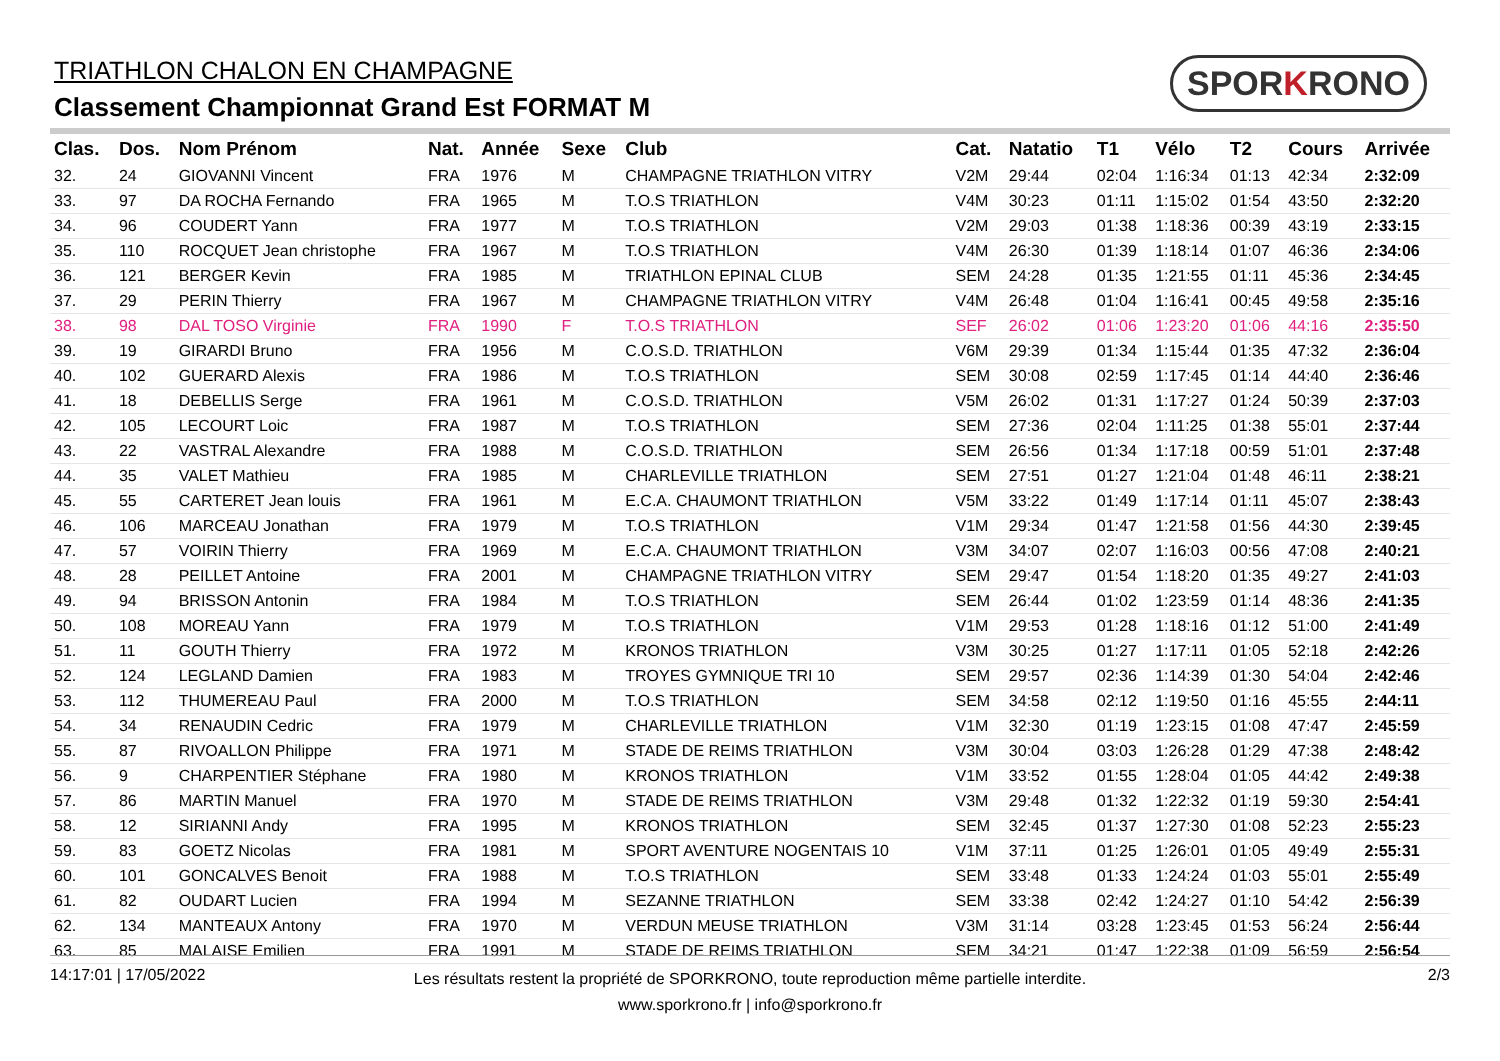TRIATHLON CHALON EN CHAMPAGNE
Classement Championnat Grand Est FORMAT M
SPORKRONO
| Clas. | Dos. | Nom Prénom | Nat. | Année | Sexe | Club | Cat. | Natatio | T1 | Vélo | T2 | Cours | Arrivée |
| --- | --- | --- | --- | --- | --- | --- | --- | --- | --- | --- | --- | --- | --- |
| 32. | 24 | GIOVANNI Vincent | FRA | 1976 | M | CHAMPAGNE TRIATHLON VITRY | V2M | 29:44 | 02:04 | 1:16:34 | 01:13 | 42:34 | 2:32:09 |
| 33. | 97 | DA ROCHA Fernando | FRA | 1965 | M | T.O.S TRIATHLON | V4M | 30:23 | 01:11 | 1:15:02 | 01:54 | 43:50 | 2:32:20 |
| 34. | 96 | COUDERT Yann | FRA | 1977 | M | T.O.S TRIATHLON | V2M | 29:03 | 01:38 | 1:18:36 | 00:39 | 43:19 | 2:33:15 |
| 35. | 110 | ROCQUET Jean christophe | FRA | 1967 | M | T.O.S TRIATHLON | V4M | 26:30 | 01:39 | 1:18:14 | 01:07 | 46:36 | 2:34:06 |
| 36. | 121 | BERGER Kevin | FRA | 1985 | M | TRIATHLON EPINAL CLUB | SEM | 24:28 | 01:35 | 1:21:55 | 01:11 | 45:36 | 2:34:45 |
| 37. | 29 | PERIN Thierry | FRA | 1967 | M | CHAMPAGNE TRIATHLON VITRY | V4M | 26:48 | 01:04 | 1:16:41 | 00:45 | 49:58 | 2:35:16 |
| 38. | 98 | DAL TOSO Virginie | FRA | 1990 | F | T.O.S TRIATHLON | SEF | 26:02 | 01:06 | 1:23:20 | 01:06 | 44:16 | 2:35:50 |
| 39. | 19 | GIRARDI Bruno | FRA | 1956 | M | C.O.S.D. TRIATHLON | V6M | 29:39 | 01:34 | 1:15:44 | 01:35 | 47:32 | 2:36:04 |
| 40. | 102 | GUERARD Alexis | FRA | 1986 | M | T.O.S TRIATHLON | SEM | 30:08 | 02:59 | 1:17:45 | 01:14 | 44:40 | 2:36:46 |
| 41. | 18 | DEBELLIS Serge | FRA | 1961 | M | C.O.S.D. TRIATHLON | V5M | 26:02 | 01:31 | 1:17:27 | 01:24 | 50:39 | 2:37:03 |
| 42. | 105 | LECOURT Loic | FRA | 1987 | M | T.O.S TRIATHLON | SEM | 27:36 | 02:04 | 1:11:25 | 01:38 | 55:01 | 2:37:44 |
| 43. | 22 | VASTRAL Alexandre | FRA | 1988 | M | C.O.S.D. TRIATHLON | SEM | 26:56 | 01:34 | 1:17:18 | 00:59 | 51:01 | 2:37:48 |
| 44. | 35 | VALET Mathieu | FRA | 1985 | M | CHARLEVILLE TRIATHLON | SEM | 27:51 | 01:27 | 1:21:04 | 01:48 | 46:11 | 2:38:21 |
| 45. | 55 | CARTERET Jean louis | FRA | 1961 | M | E.C.A. CHAUMONT TRIATHLON | V5M | 33:22 | 01:49 | 1:17:14 | 01:11 | 45:07 | 2:38:43 |
| 46. | 106 | MARCEAU Jonathan | FRA | 1979 | M | T.O.S TRIATHLON | V1M | 29:34 | 01:47 | 1:21:58 | 01:56 | 44:30 | 2:39:45 |
| 47. | 57 | VOIRIN Thierry | FRA | 1969 | M | E.C.A. CHAUMONT TRIATHLON | V3M | 34:07 | 02:07 | 1:16:03 | 00:56 | 47:08 | 2:40:21 |
| 48. | 28 | PEILLET Antoine | FRA | 2001 | M | CHAMPAGNE TRIATHLON VITRY | SEM | 29:47 | 01:54 | 1:18:20 | 01:35 | 49:27 | 2:41:03 |
| 49. | 94 | BRISSON Antonin | FRA | 1984 | M | T.O.S TRIATHLON | SEM | 26:44 | 01:02 | 1:23:59 | 01:14 | 48:36 | 2:41:35 |
| 50. | 108 | MOREAU Yann | FRA | 1979 | M | T.O.S TRIATHLON | V1M | 29:53 | 01:28 | 1:18:16 | 01:12 | 51:00 | 2:41:49 |
| 51. | 11 | GOUTH Thierry | FRA | 1972 | M | KRONOS TRIATHLON | V3M | 30:25 | 01:27 | 1:17:11 | 01:05 | 52:18 | 2:42:26 |
| 52. | 124 | LEGLAND Damien | FRA | 1983 | M | TROYES GYMNIQUE TRI 10 | SEM | 29:57 | 02:36 | 1:14:39 | 01:30 | 54:04 | 2:42:46 |
| 53. | 112 | THUMEREAU Paul | FRA | 2000 | M | T.O.S TRIATHLON | SEM | 34:58 | 02:12 | 1:19:50 | 01:16 | 45:55 | 2:44:11 |
| 54. | 34 | RENAUDIN Cedric | FRA | 1979 | M | CHARLEVILLE TRIATHLON | V1M | 32:30 | 01:19 | 1:23:15 | 01:08 | 47:47 | 2:45:59 |
| 55. | 87 | RIVOALLON Philippe | FRA | 1971 | M | STADE DE REIMS TRIATHLON | V3M | 30:04 | 03:03 | 1:26:28 | 01:29 | 47:38 | 2:48:42 |
| 56. | 9 | CHARPENTIER Stéphane | FRA | 1980 | M | KRONOS TRIATHLON | V1M | 33:52 | 01:55 | 1:28:04 | 01:05 | 44:42 | 2:49:38 |
| 57. | 86 | MARTIN Manuel | FRA | 1970 | M | STADE DE REIMS TRIATHLON | V3M | 29:48 | 01:32 | 1:22:32 | 01:19 | 59:30 | 2:54:41 |
| 58. | 12 | SIRIANNI Andy | FRA | 1995 | M | KRONOS TRIATHLON | SEM | 32:45 | 01:37 | 1:27:30 | 01:08 | 52:23 | 2:55:23 |
| 59. | 83 | GOETZ Nicolas | FRA | 1981 | M | SPORT AVENTURE NOGENTAIS 10 | V1M | 37:11 | 01:25 | 1:26:01 | 01:05 | 49:49 | 2:55:31 |
| 60. | 101 | GONCALVES Benoit | FRA | 1988 | M | T.O.S TRIATHLON | SEM | 33:48 | 01:33 | 1:24:24 | 01:03 | 55:01 | 2:55:49 |
| 61. | 82 | OUDART Lucien | FRA | 1994 | M | SEZANNE TRIATHLON | SEM | 33:38 | 02:42 | 1:24:27 | 01:10 | 54:42 | 2:56:39 |
| 62. | 134 | MANTEAUX Antony | FRA | 1970 | M | VERDUN MEUSE TRIATHLON | V3M | 31:14 | 03:28 | 1:23:45 | 01:53 | 56:24 | 2:56:44 |
| 63. | 85 | MALAISE Emilien | FRA | 1991 | M | STADE DE REIMS TRIATHLON | SEM | 34:21 | 01:47 | 1:22:38 | 01:09 | 56:59 | 2:56:54 |
14:17:01 | 17/05/2022
Les résultats restent la propriété de SPORKRONO, toute reproduction même partielle interdite.
www.sporkrono.fr | info@sporkrono.fr
2/3